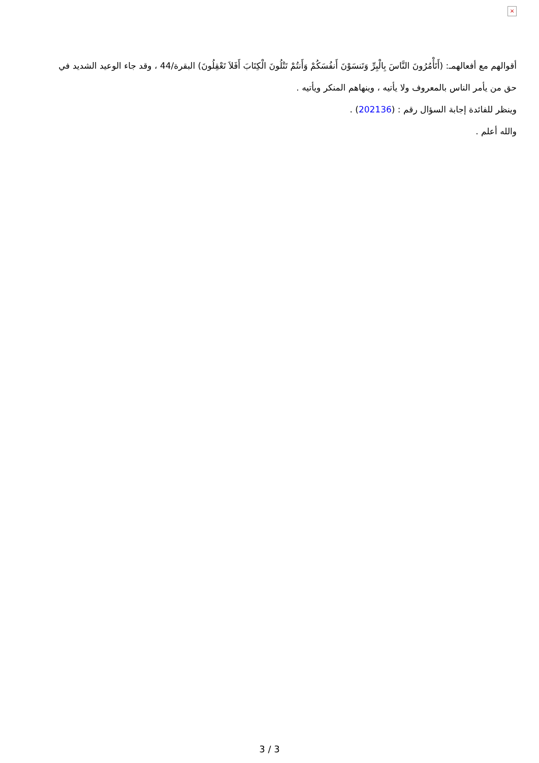×
أقوالهم مع أفعالهمـ: (أَتَأْمُرُونَ النَّاسَ بِالْبِرِّ وَتَنسَوْنَ أَنفُسَكُمْ وَأَنتُمْ تَتْلُونَ الْكِتَابَ أَفَلاَ تَعْقِلُونَ) البقرة/44 ، وقد جاء الوعيد الشديد في حق من يأمر الناس بالمعروف ولا يأتيه ، وينهاهم المنكر ويأتيه .
وينظر للفائدة إجابة السؤال رقم : (202136) .
والله أعلم .
3 / 3